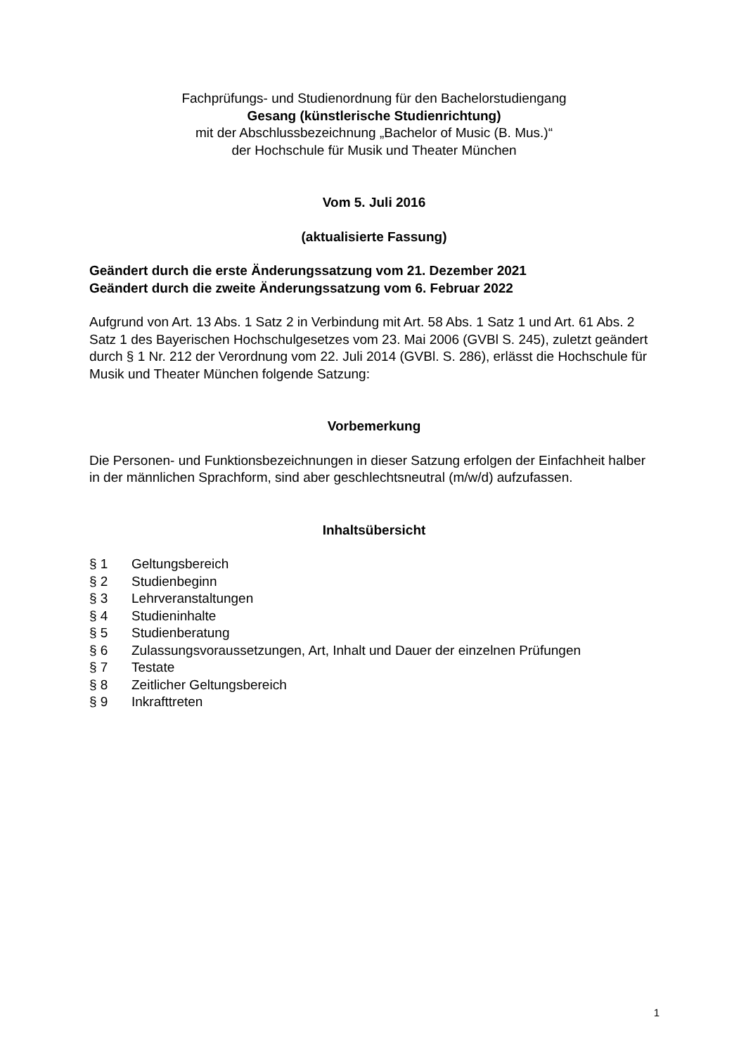Fachprüfungs- und Studienordnung für den Bachelorstudiengang
Gesang (künstlerische Studienrichtung)
mit der Abschlussbezeichnung „Bachelor of Music (B. Mus.)“
der Hochschule für Musik und Theater München
Vom 5. Juli 2016
(aktualisierte Fassung)
Geändert durch die erste Änderungssatzung vom 21. Dezember 2021
Geändert durch die zweite Änderungssatzung vom 6. Februar 2022
Aufgrund von Art. 13 Abs. 1 Satz 2 in Verbindung mit Art. 58 Abs. 1 Satz 1 und Art. 61 Abs. 2 Satz 1 des Bayerischen Hochschulgesetzes vom 23. Mai 2006 (GVBl S. 245), zuletzt geändert durch § 1 Nr. 212 der Verordnung vom 22. Juli 2014 (GVBl. S. 286), erlässt die Hochschule für Musik und Theater München folgende Satzung:
Vorbemerkung
Die Personen- und Funktionsbezeichnungen in dieser Satzung erfolgen der Einfachheit halber in der männlichen Sprachform, sind aber geschlechtsneutral (m/w/d) aufzufassen.
Inhaltsübersicht
| § 1 | Geltungsbereich |
| § 2 | Studienbeginn |
| § 3 | Lehrveranstaltungen |
| § 4 | Studieninhalte |
| § 5 | Studienberatung |
| § 6 | Zulassungsvoraussetzungen, Art, Inhalt und Dauer der einzelnen Prüfungen |
| § 7 | Testate |
| § 8 | Zeitlicher Geltungsbereich |
| § 9 | Inkrafttreten |
1